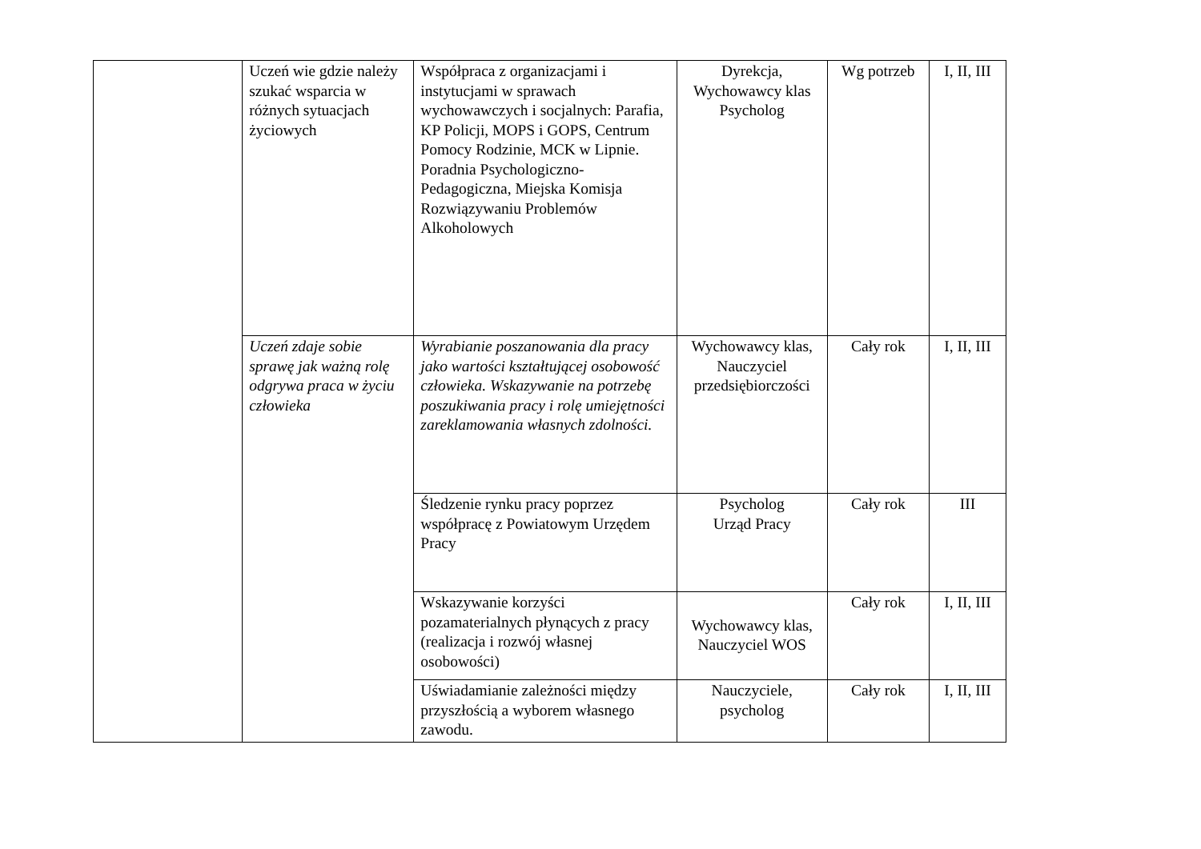| | Uczeń wie gdzie należy szukać wsparcia w różnych sytuacjach życiowych | Współpraca z organizacjami i instytucjami w sprawach wychowawczych i socjalnych: Parafia, KP Policji, MOPS i GOPS, Centrum Pomocy Rodzinie, MCK w Lipnie. Poradnia Psychologiczno- Pedagogiczna, Miejska Komisja Rozwiązywaniu Problemów Alkoholowych | Dyrekcja, Wychowawcy klas Psycholog | Wg potrzeb | I, II, III |
| | Uczeń zdaje sobie sprawę jak ważną rolę odgrywa praca w życiu człowieka | Wyrabianie poszanowania dla pracy jako wartości kształtującej osobowość człowieka. Wskazywanie na potrzebę poszukiwania pracy i rolę umiejętności zareklamowania własnych zdolności. | Wychowawcy klas, Nauczyciel przedsiębiorczości | Cały rok | I, II, III |
| | | Śledzenie rynku pracy poprzez współpracę z Powiatowym Urzędem Pracy | Psycholog Urząd Pracy | Cały rok | III |
| | | Wskazywanie korzyści pozamaterialnych płynących z pracy (realizacja i rozwój własnej osobowości) | Wychowawcy klas, Nauczyciel WOS | Cały rok | I, II, III |
| | | Uświadamianie zależności między przyszłością a wyborem własnego zawodu. | Nauczyciele, psycholog | Cały rok | I, II, III |